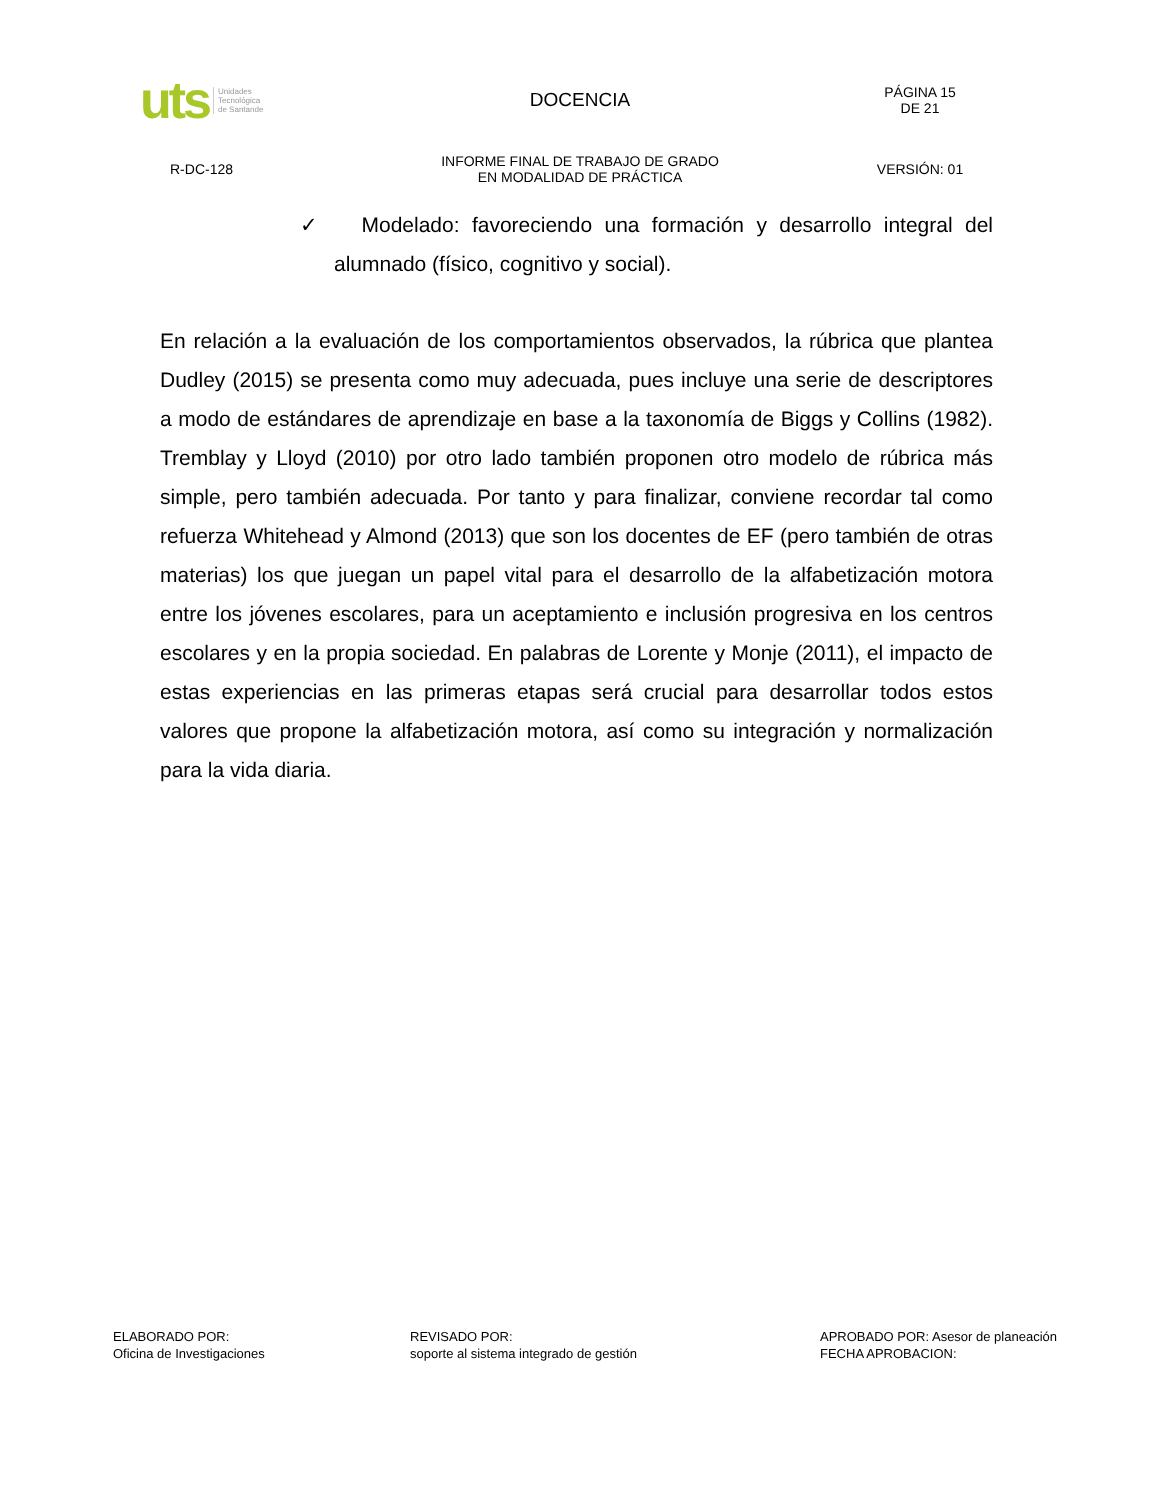uts Unidades
Tecnológica
de Santande
DOCENCIA
PÁGINA 15
DE 21
R-DC-128
INFORME FINAL DE TRABAJO DE GRADO
EN MODALIDAD DE PRÁCTICA
VERSIÓN: 01
✓ Modelado: favoreciendo una formación y desarrollo integral del alumnado (físico, cognitivo y social).
En relación a la evaluación de los comportamientos observados, la rúbrica que plantea Dudley (2015) se presenta como muy adecuada, pues incluye una serie de descriptores a modo de estándares de aprendizaje en base a la taxonomía de Biggs y Collins (1982). Tremblay y Lloyd (2010) por otro lado también proponen otro modelo de rúbrica más simple, pero también adecuada. Por tanto y para finalizar, conviene recordar tal como refuerza Whitehead y Almond (2013) que son los docentes de EF (pero también de otras materias) los que juegan un papel vital para el desarrollo de la alfabetización motora entre los jóvenes escolares, para un aceptamiento e inclusión progresiva en los centros escolares y en la propia sociedad. En palabras de Lorente y Monje (2011), el impacto de estas experiencias en las primeras etapas será crucial para desarrollar todos estos valores que propone la alfabetización motora, así como su integración y normalización para la vida diaria.
ELABORADO POR:
Oficina de Investigaciones
REVISADO POR:
soporte al sistema integrado de gestión
APROBADO POR: Asesor de planeación
FECHA APROBACION: